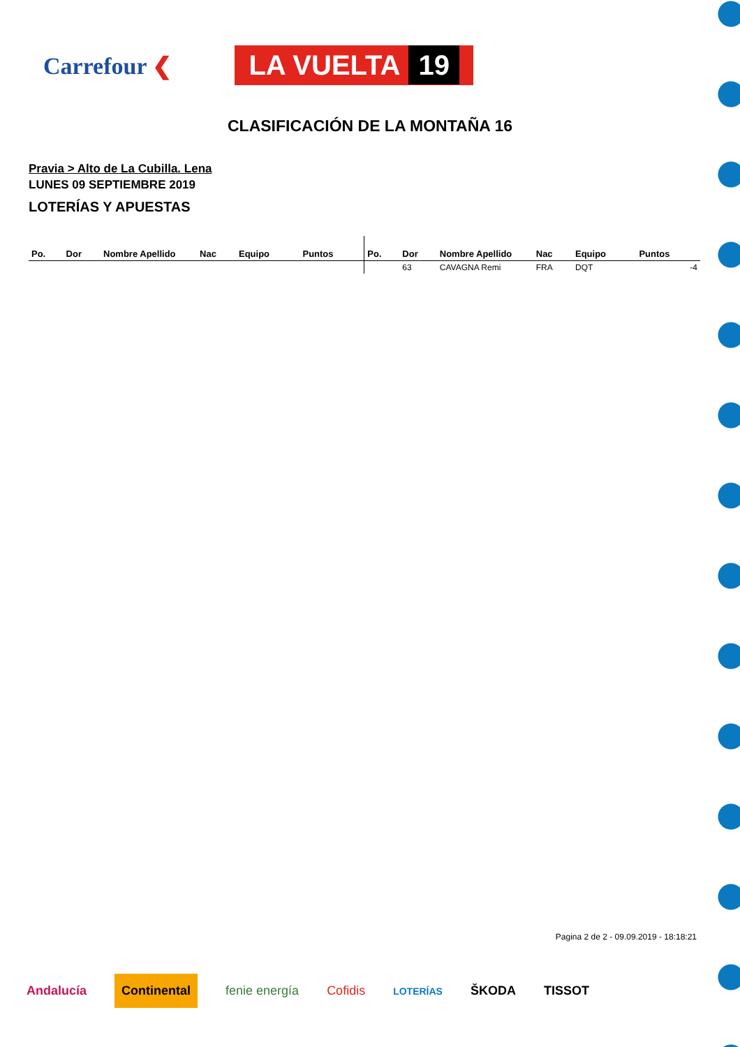Carrefour ❮
LA VUELTA 19
CLASIFICACIÓN DE LA MONTAÑA 16
Pravia > Alto de La Cubilla. Lena
LUNES 09 SEPTIEMBRE 2019
LOTERÍAS Y APUESTAS
| Po. | Dor | Nombre Apellido | Nac | Equipo | Puntos | Po. | Dor | Nombre Apellido | Nac | Equipo | Puntos |
| --- | --- | --- | --- | --- | --- | --- | --- | --- | --- | --- | --- |
| | | | | | | | 63 | CAVAGNA Remi | FRA | DQT | -4 |
Pagina 2 de 2 - 09.09.2019 - 18:18:21
Andalucía Continental fenie energía Cofidis LOTERÍAS ŠKODA TISSOT